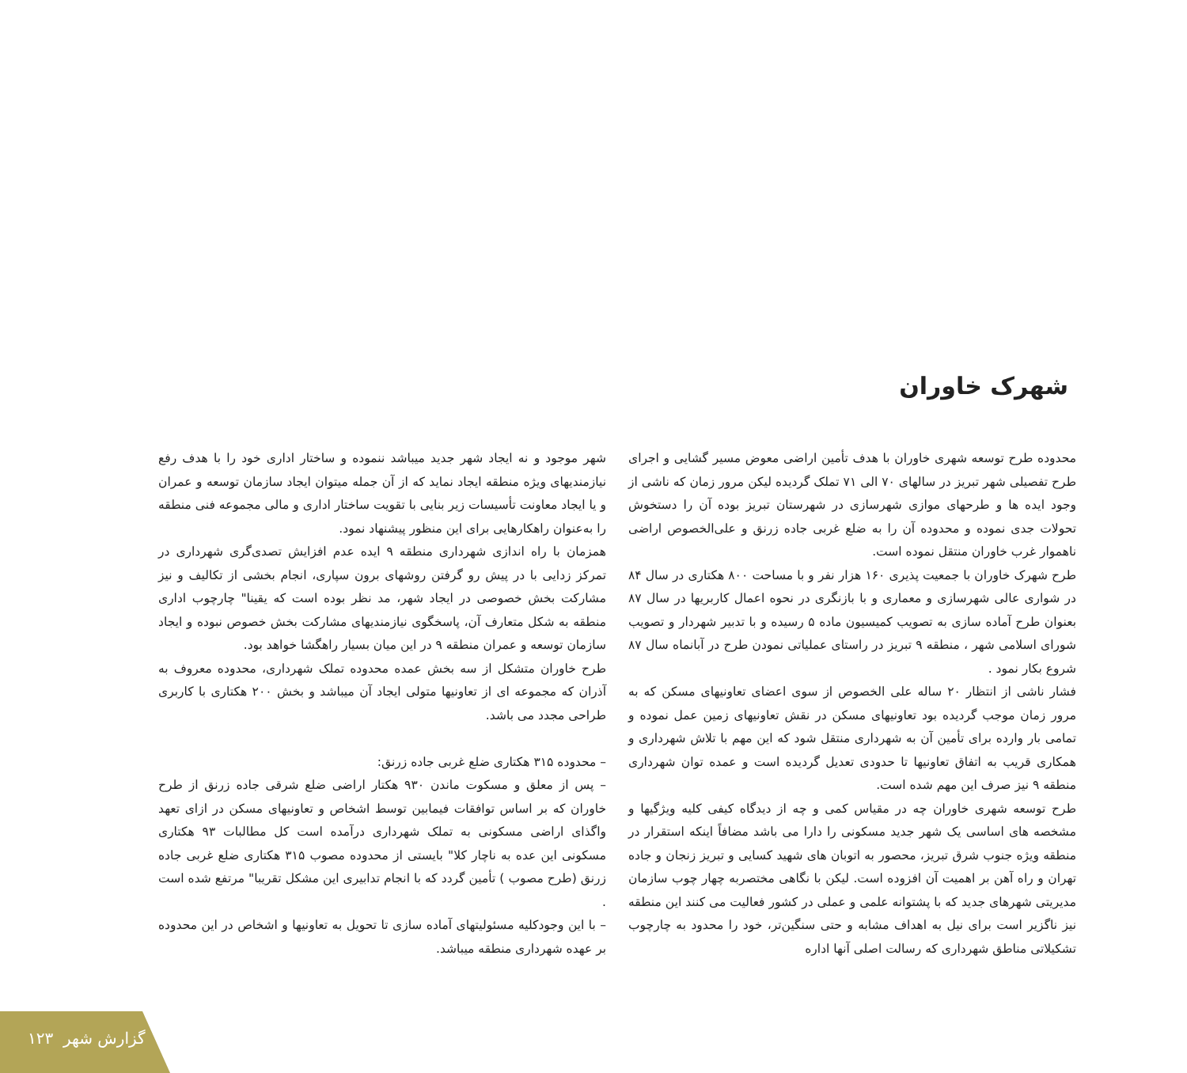شهرک خاوران
محدوده طرح توسعه شهری خاوران با هدف تأمین اراضی معوض مسیر گشایی و اجرای طرح تفصیلی شهر تبریز در سالهای ۷۰ الی ۷۱ تملک گردیده لیکن مرور زمان که ناشی از وجود ایده ها و طرحهای موازی شهرسازی در شهرستان تبریز بوده آن را دستخوش تحولات جدی نموده و محدوده آن را به ضلع غربی جاده زرنق و علی‌الخصوص اراضی ناهموار غرب خاوران منتقل نموده است.
طرح شهرک خاوران با جمعیت پذیری ۱۶۰ هزار نفر و با مساحت ۸۰۰ هکتاری در سال ۸۴ در شوارى عالی شهرسازی و معماری و با بازنگری در نحوه اعمال کاربریها در سال ۸۷ بعنوان طرح آماده سازی به تصویب کمیسیون ماده ۵ رسیده و با تدبیر شهردار و تصویب شورای اسلامی شهر ، منطقه ۹ تبریز در راستای عملیاتی نمودن طرح در آبانماه سال ۸۷ شروع بکار نمود .
فشار ناشی از انتظار ۲۰ ساله علی الخصوص از سوی اعضای تعاونیهای مسکن که به مرور زمان موجب گردیده بود تعاونیهای مسکن در نقش تعاونیهای زمین عمل نموده و تمامی بار وارده برای تأمین آن به شهرداری منتقل شود که این مهم با تلاش شهرداری و همکاری قریب به اتفاق تعاونیها تا حدودی تعدیل گردیده است و عمده توان شهرداری منطقه ۹ نیز صرف این مهم شده است.
طرح توسعه شهری خاوران چه در مقیاس کمی و چه از دیدگاه کیفی کلیه ویژگیها و مشخصه های اساسی یک شهر جدید مسکونی را دارا می باشد مضافاً اینکه استقرار در منطقه ویژه جنوب شرق تبریز، محصور به اتوبان های شهید کسایی و تبریز زنجان و جاده تهران و راه آهن بر اهمیت آن افزوده است. لیکن با نگاهی مختصربه چهار چوب سازمان مدیریتی شهرهای جدید که با پشتوانه علمی و عملی در کشور فعالیت می کنند این منطقه نیز ناگزیر است برای نیل به اهداف مشابه و حتی سنگین‌تر، خود را محدود به چارچوب تشکیلاتی مناطق شهرداری که رسالت اصلی آنها اداره
شهر موجود و نه ایجاد شهر جدید میباشد ننموده و ساختار اداری خود را با هدف رفع نیازمندیهای ویژه منطقه ایجاد نماید که از آن جمله میتوان ایجاد سازمان توسعه و عمران و یا ایجاد معاونت تأسیسات زیر بنایی با تقویت ساختار اداری و مالی مجموعه فنی منطقه را به‌عنوان راهکارهایی برای این منظور پیشنهاد نمود.
همزمان با راه اندازی شهرداری منطقه ۹ ایده عدم افزایش تصدی‌گری شهرداری در تمرکز زدایی با در پیش رو گرفتن روشهای برون سپاری، انجام بخشی از تکالیف و نیز مشارکت بخش خصوصی در ایجاد شهر، مد نظر بوده است که یقینا" چارچوب اداری منطقه به شکل متعارف آن، پاسخگوی نیازمندیهای مشارکت بخش خصوص نبوده و ایجاد سازمان توسعه و عمران منطقه ۹ در این میان بسیار راهگشا خواهد بود.
طرح خاوران متشکل از سه بخش عمده محدوده تملک شهرداری، محدوده معروف به آذران که مجموعه ای از تعاونیها متولی ایجاد آن میباشد و بخش ۲۰۰ هکتاری با کاربری طراحی مجدد می باشد.
– محدوده ۳۱۵ هکتاری ضلع غربی جاده زرنق:
– پس از معلق و مسکوت ماندن ۹۳۰ هکتار اراضی ضلع شرقی جاده زرنق از طرح خاوران که بر اساس توافقات فیمابین توسط اشخاص و تعاونیهای مسکن در ازای تعهد واگذای اراضی مسکونی به تملک شهرداری درآمده است کل مطالبات ۹۳ هکتاری مسکونی این عده به ناچار کلا" بایستی از محدوده مصوب ۳۱۵ هکتاری ضلع غربی جاده زرنق (طرح مصوب ) تأمین گردد که با انجام تدابیری این مشکل تقریبا" مرتفع شده است .
– با این وجودکلیه مسئولیتهای آماده سازی تا تحویل به تعاونیها و اشخاص در این محدوده بر عهده شهرداری منطقه میباشد.
۱۲۳ گزارش شهر